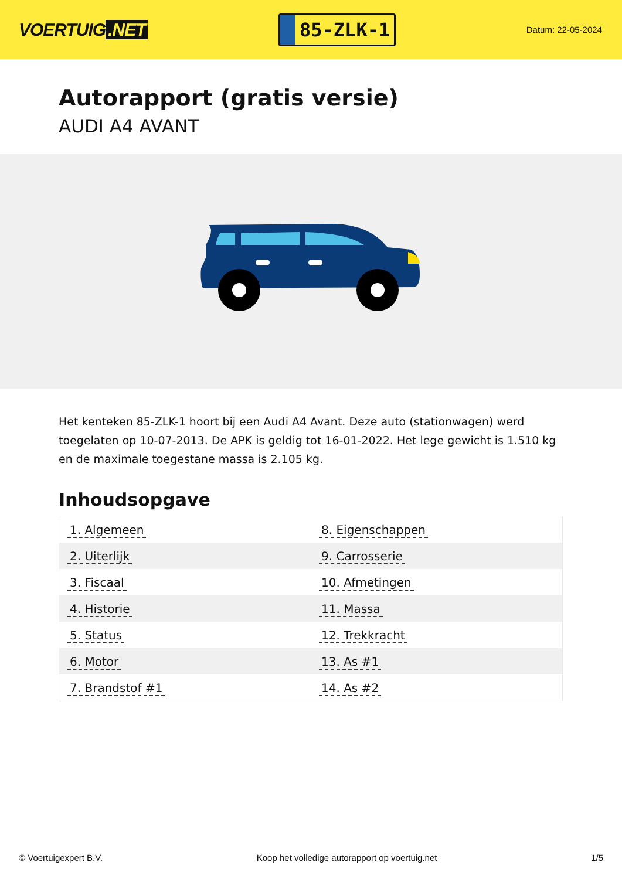VOERTUIG.NET
85-ZLK-1
Datum: 22-05-2024
Autorapport (gratis versie)
AUDI A4 AVANT
Het kenteken 85-ZLK-1 hoort bij een Audi A4 Avant. Deze auto (stationwagen) werd toegelaten op 10-07-2013. De APK is geldig tot 16-01-2022. Het lege gewicht is 1.510 kg en de maximale toegestane massa is 2.105 kg.
Inhoudsopgave
| 1. Algemeen | 8. Eigenschappen |
| 2. Uiterlijk | 9. Carrosserie |
| 3. Fiscaal | 10. Afmetingen |
| 4. Historie | 11. Massa |
| 5. Status | 12. Trekkracht |
| 6. Motor | 13. As #1 |
| 7. Brandstof #1 | 14. As #2 |
© Voertuigexpert B.V. Koop het volledige autorapport op voertuig.net 1/5